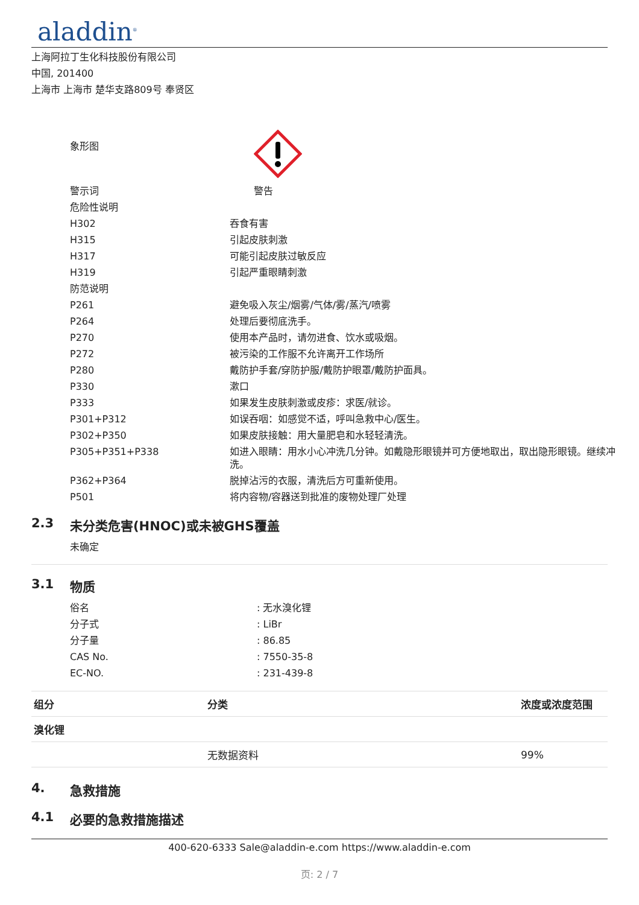aladdin<sup>®</sup>
上海阿拉丁生化科技股份有限公司
中国, 201400
上海市 上海市 楚华支路809号 奉贤区
| 象形图 | |
| 警示词 | 警告 |
| 危险性说明 | |
| H302 | 吞食有害 |
| H315 | 引起皮肤刺激 |
| H317 | 可能引起皮肤过敏反应 |
| H319 | 引起严重眼睛刺激 |
| 防范说明 | |
| P261 | 避免吸入灰尘/烟雾/气体/雾/蒸汽/喷雾 |
| P264 | 处理后要彻底洗手。 |
| P270 | 使用本产品时，请勿进食、饮水或吸烟。 |
| P272 | 被污染的工作服不允许离开工作场所 |
| P280 | 戴防护手套/穿防护服/戴防护眼罩/戴防护面具。 |
| P330 | 漱口 |
| P333 | 如果发生皮肤刺激或皮疹：求医/就诊。 |
| P301+P312 | 如误吞咽：如感觉不适，呼叫急救中心/医生。 |
| P302+P350 | 如果皮肤接触：用大量肥皂和水轻轻清洗。 |
| P305+P351+P338 | 如进入眼睛：用水小心冲洗几分钟。如戴隐形眼镜并可方便地取出，取出隐形眼镜。继续冲洗。 |
| P362+P364 | 脱掉沾污的衣服，清洗后方可重新使用。 |
| P501 | 将内容物/容器送到批准的废物处理厂处理 |
2.3 未分类危害(HNOC)或未被GHS覆盖
未确定
3.1 物质
| 俗名 | : 无水溴化锂 |
| 分子式 | : LiBr |
| 分子量 | : 86.85 |
| CAS No. | : 7550-35-8 |
| EC-NO. | : 231-439-8 |
| 组分 | 分类 | 浓度或浓度范围 |
| --- | --- | --- |
| 溴化锂 | | |
| | 无数据资料 | 99% |
4. 急救措施
4.1 必要的急救措施描述
400-620-6333 Sale@aladdin-e.com https://www.aladdin-e.com
页: 2 / 7